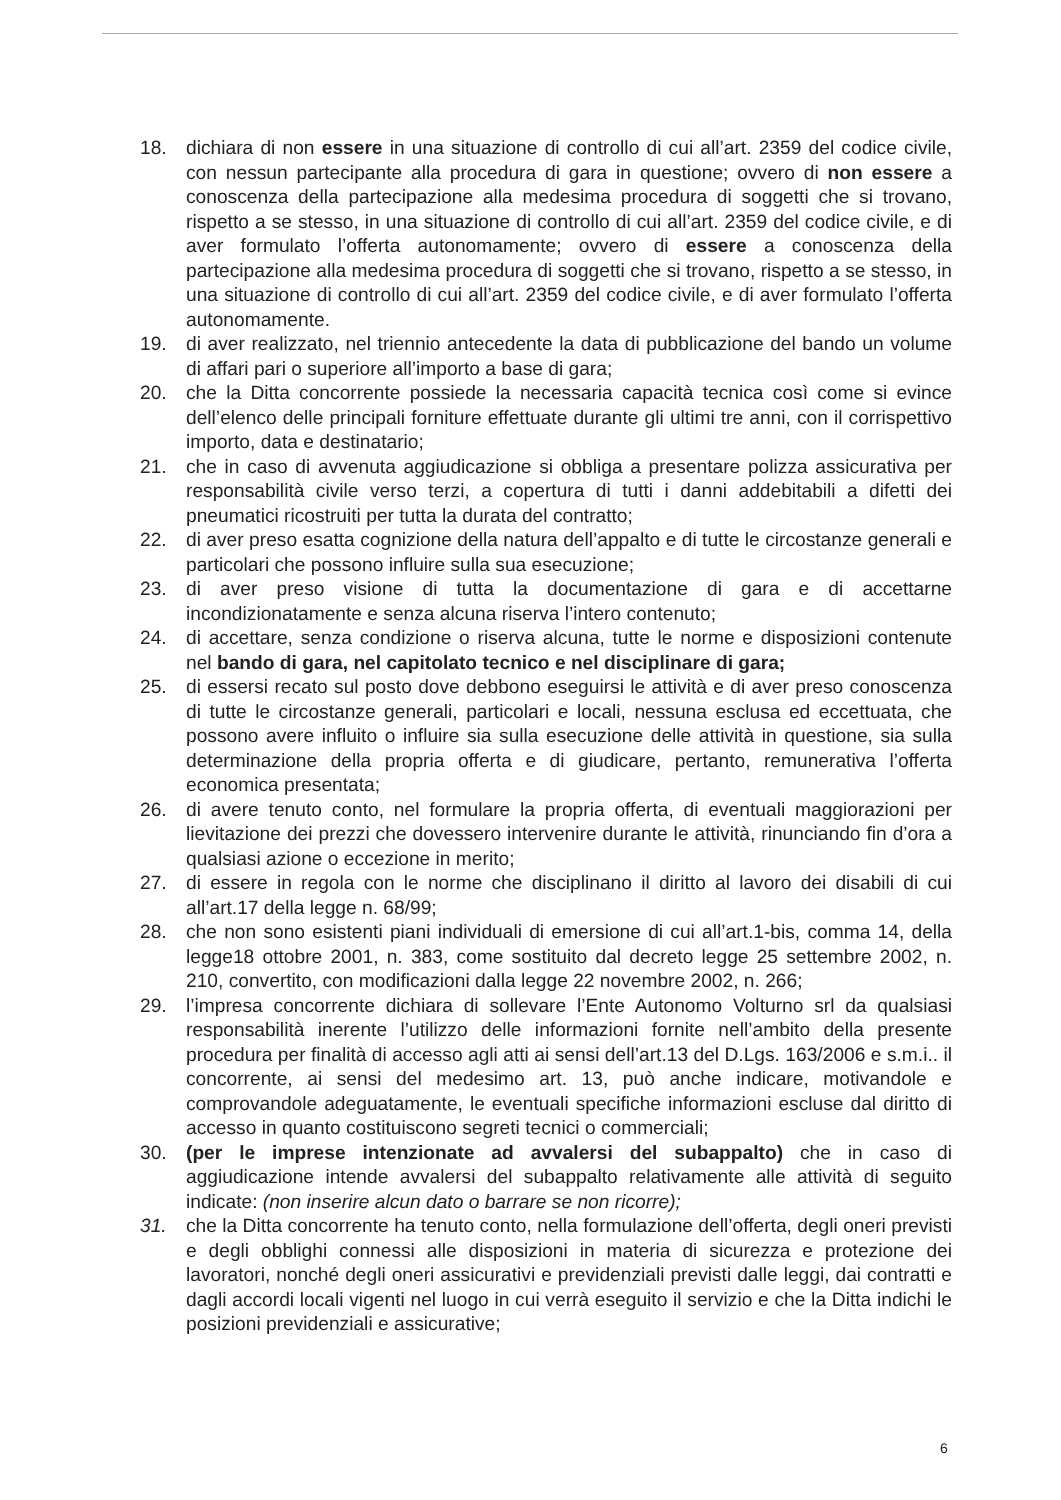18. dichiara di non essere in una situazione di controllo di cui all’art. 2359 del codice civile, con nessun partecipante alla procedura di gara in questione; ovvero di non essere a conoscenza della partecipazione alla medesima procedura di soggetti che si trovano, rispetto a se stesso, in una situazione di controllo di cui all’art. 2359 del codice civile, e di aver formulato l’offerta autonomamente; ovvero di essere a conoscenza della partecipazione alla medesima procedura di soggetti che si trovano, rispetto a se stesso, in una situazione di controllo di cui all’art. 2359 del codice civile, e di aver formulato l’offerta autonomamente.
19. di aver realizzato, nel triennio antecedente la data di pubblicazione del bando un volume di affari pari o superiore all’importo a base di gara;
20. che la Ditta concorrente possiede la necessaria capacità tecnica così come si evince dell’elenco delle principali forniture effettuate durante gli ultimi tre anni, con il corrispettivo importo, data e destinatario;
21. che in caso di avvenuta aggiudicazione si obbliga a presentare polizza assicurativa per responsabilità civile verso terzi, a copertura di tutti i danni addebitabili a difetti dei pneumatici ricostruiti per tutta la durata del contratto;
22. di aver preso esatta cognizione della natura dell’appalto e di tutte le circostanze generali e particolari che possono influire sulla sua esecuzione;
23. di aver preso visione di tutta la documentazione di gara e di accettarne incondizionatamente e senza alcuna riserva l’intero contenuto;
24. di accettare, senza condizione o riserva alcuna, tutte le norme e disposizioni contenute nel bando di gara, nel capitolato tecnico e nel disciplinare di gara;
25. di essersi recato sul posto dove debbono eseguirsi le attività e di aver preso conoscenza di tutte le circostanze generali, particolari e locali, nessuna esclusa ed eccettuata, che possono avere influito o influire sia sulla esecuzione delle attività in questione, sia sulla determinazione della propria offerta e di giudicare, pertanto, remunerativa l’offerta economica presentata;
26. di avere tenuto conto, nel formulare la propria offerta, di eventuali maggiorazioni per lievitazione dei prezzi che dovessero intervenire durante le attività, rinunciando fin d’ora a qualsiasi azione o eccezione in merito;
27. di essere in regola con le norme che disciplinano il diritto al lavoro dei disabili di cui all’art.17 della legge n. 68/99;
28. che non sono esistenti piani individuali di emersione di cui all’art.1-bis, comma 14, della legge18 ottobre 2001, n. 383, come sostituito dal decreto legge 25 settembre 2002, n. 210, convertito, con modificazioni dalla legge 22 novembre 2002, n. 266;
29. l’impresa concorrente dichiara di sollevare l’Ente Autonomo Volturno srl da qualsiasi responsabilità inerente l’utilizzo delle informazioni fornite nell’ambito della presente procedura per finalità di accesso agli atti ai sensi dell’art.13 del D.Lgs. 163/2006 e s.m.i.. il concorrente, ai sensi del medesimo art. 13, può anche indicare, motivandole e comprovandole adeguatamente, le eventuali specifiche informazioni escluse dal diritto di accesso in quanto costituiscono segreti tecnici o commerciali;
30. (per le imprese intenzionate ad avvalersi del subappalto) che in caso di aggiudicazione intende avvalersi del subappalto relativamente alle attività di seguito indicate: (non inserire alcun dato o barrare se non ricorre);
31. che la Ditta concorrente ha tenuto conto, nella formulazione dell’offerta, degli oneri previsti e degli obblighi connessi alle disposizioni in materia di sicurezza e protezione dei lavoratori, nonché degli oneri assicurativi e previdenziali previsti dalle leggi, dai contratti e dagli accordi locali vigenti nel luogo in cui verrà eseguito il servizio e che la Ditta indichi le posizioni previdenziali e assicurative;
6